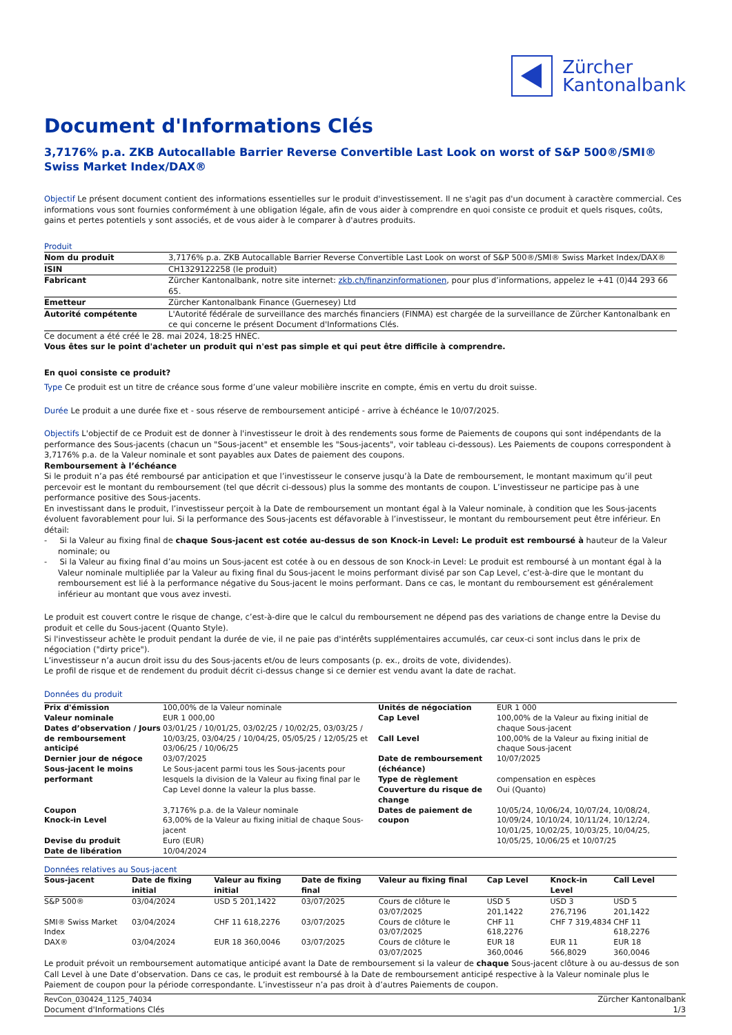Zürcher
Kantonalbank
Document d'Informations Clés
3,7176% p.a. ZKB Autocallable Barrier Reverse Convertible Last Look on worst of S&P 500®/SMI® Swiss Market Index/DAX®
Objectif Le présent document contient des informations essentielles sur le produit d'investissement. Il ne s'agit pas d'un document à caractère commercial. Ces informations vous sont fournies conformément à une obligation légale, afin de vous aider à comprendre en quoi consiste ce produit et quels risques, coûts, gains et pertes potentiels y sont associés, et de vous aider à le comparer à d'autres produits.
Produit
| Nom du produit | 3,7176% p.a. ZKB Autocallable Barrier Reverse Convertible Last Look on worst of S&P 500®/SMI® Swiss Market Index/DAX® |
| ISIN | CH1329122258 (le produit) |
| Fabricant | Zürcher Kantonalbank, notre site internet: zkb.ch/finanzinformationen , pour plus d’informations, appelez le +41 (0)44 293 66 65. |
| Emetteur | Zürcher Kantonalbank Finance (Guernesey) Ltd |
| Autorité compétente | L'Autorité fédérale de surveillance des marchés financiers (FINMA) est chargée de la surveillance de Zürcher Kantonalbank en ce qui concerne le présent Document d'Informations Clés. |
Ce document a été créé le 28. mai 2024, 18:25 HNEC.
Vous êtes sur le point d'acheter un produit qui n'est pas simple et qui peut être difficile à comprendre.
En quoi consiste ce produit?
Type Ce produit est un titre de créance sous forme d’une valeur mobilière inscrite en compte, émis en vertu du droit suisse.
Durée Le produit a une durée fixe et - sous réserve de remboursement anticipé - arrive à échéance le 10/07/2025.
Objectifs L'objectif de ce Produit est de donner à l'investisseur le droit à des rendements sous forme de Paiements de coupons qui sont indépendants de la performance des Sous-jacents (chacun un "Sous-jacent" et ensemble les "Sous-jacents", voir tableau ci-dessous). Les Paiements de coupons correspondent à 3,7176% p.a. de la Valeur nominale et sont payables aux Dates de paiement des coupons.
Remboursement à l’échéance
Si le produit n’a pas été remboursé par anticipation et que l’investisseur le conserve jusqu’à la Date de remboursement, le montant maximum qu’il peut percevoir est le montant du remboursement (tel que décrit ci-dessous) plus la somme des montants de coupon. L’investisseur ne participe pas à une performance positive des Sous-jacents.
En investissant dans le produit, l’investisseur perçoit à la Date de remboursement un montant égal à la Valeur nominale, à condition que les Sous-jacents évoluent favorablement pour lui. Si la performance des Sous-jacents est défavorable à l’investisseur, le montant du remboursement peut être inférieur. En détail:
- Si la Valeur au fixing final de chaque Sous-jacent est cotée au-dessus de son Knock-in Level: Le produit est remboursé à hauteur de la Valeur nominale; ou
- Si la Valeur au fixing final d’au moins un Sous-jacent est cotée à ou en dessous de son Knock-in Level: Le produit est remboursé à un montant égal à la Valeur nominale multipliée par la Valeur au fixing final du Sous-jacent le moins performant divisé par son Cap Level, c’est-à-dire que le montant du remboursement est lié à la performance négative du Sous-jacent le moins performant. Dans ce cas, le montant du remboursement est généralement inférieur au montant que vous avez investi.
Le produit est couvert contre le risque de change, c’est-à-dire que le calcul du remboursement ne dépend pas des variations de change entre la Devise du produit et celle du Sous-jacent (Quanto Style).
Si l'investisseur achète le produit pendant la durée de vie, il ne paie pas d'intérêts supplémentaires accumulés, car ceux-ci sont inclus dans le prix de négociation ("dirty price").
L’investisseur n’a aucun droit issu du des Sous-jacents et/ou de leurs composants (p. ex., droits de vote, dividendes).
Le profil de risque et de rendement du produit décrit ci-dessus change si ce dernier est vendu avant la date de rachat.
Données du produit
| Prix d'émission | 100,00% de la Valeur nominale | Unités de négociation | EUR 1 000 |
| Valeur nominale | EUR 1 000,00 | Cap Level | 100,00% de la Valeur au fixing initial de chaque Sous-jacent |
| Dates d’observation / Jours de remboursement anticipé | 03/01/25 / 10/01/25, 03/02/25 / 10/02/25, 03/03/25 / 10/03/25, 03/04/25 / 10/04/25, 05/05/25 / 12/05/25 et 03/06/25 / 10/06/25 | | |
| | | Call Level | 100,00% de la Valeur au fixing initial de chaque Sous-jacent |
| Dernier jour de négoce | 03/07/2025 | Date de remboursement (échéance) | 10/07/2025 |
| Sous-jacent le moins performant | Le Sous-jacent parmi tous les Sous-jacents pour lesquels la division de la Valeur au fixing final par le Cap Level donne la valeur la plus basse. | | |
| | | Type de règlement Couverture du risque de change | compensation en espèces Oui (Quanto) |
| Coupon | 3,7176% p.a. de la Valeur nominale | Dates de paiement de coupon | 10/05/24, 10/06/24, 10/07/24, 10/08/24, 10/09/24, 10/10/24, 10/11/24, 10/12/24, 10/01/25, 10/02/25, 10/03/25, 10/04/25, 10/05/25, 10/06/25 et 10/07/25 |
| Knock-in Level | 63,00% de la Valeur au fixing initial de chaque Sous-jacent | | |
| Devise du produit | Euro (EUR) | | |
| Date de libération | 10/04/2024 | | |
Données relatives au Sous-jacent
| Sous-jacent | Date de fixing initial | Valeur au fixing initial | Date de fixing final | Valeur au fixing final | Cap Level | Knock-in Level | Call Level |
| --- | --- | --- | --- | --- | --- | --- | --- |
| S&P 500® | 03/04/2024 | USD 5 201,1422 | 03/07/2025 | Cours de clôture le 03/07/2025 | USD 5 201,1422 | USD 3 276,7196 | USD 5 201,1422 |
| SMI® Swiss Market Index | 03/04/2024 | CHF 11 618,2276 | 03/07/2025 | Cours de clôture le 03/07/2025 | CHF 11 618,2276 | CHF 7 319,4834 | CHF 11 618,2276 |
| DAX® | 03/04/2024 | EUR 18 360,0046 | 03/07/2025 | Cours de clôture le 03/07/2025 | EUR 18 360,0046 | EUR 11 566,8029 | EUR 18 360,0046 |
Le produit prévoit un remboursement automatique anticipé avant la Date de remboursement si la valeur de chaque Sous-jacent clôture à ou au-dessus de son Call Level à une Date d’observation. Dans ce cas, le produit est remboursé à la Date de remboursement anticipé respective à la Valeur nominale plus le Paiement de coupon pour la période correspondante. L’investisseur n’a pas droit à d’autres Paiements de coupon.
RevCon_030424_1125_74034
Document d'Informations Clés
Zürcher Kantonalbank
1/3